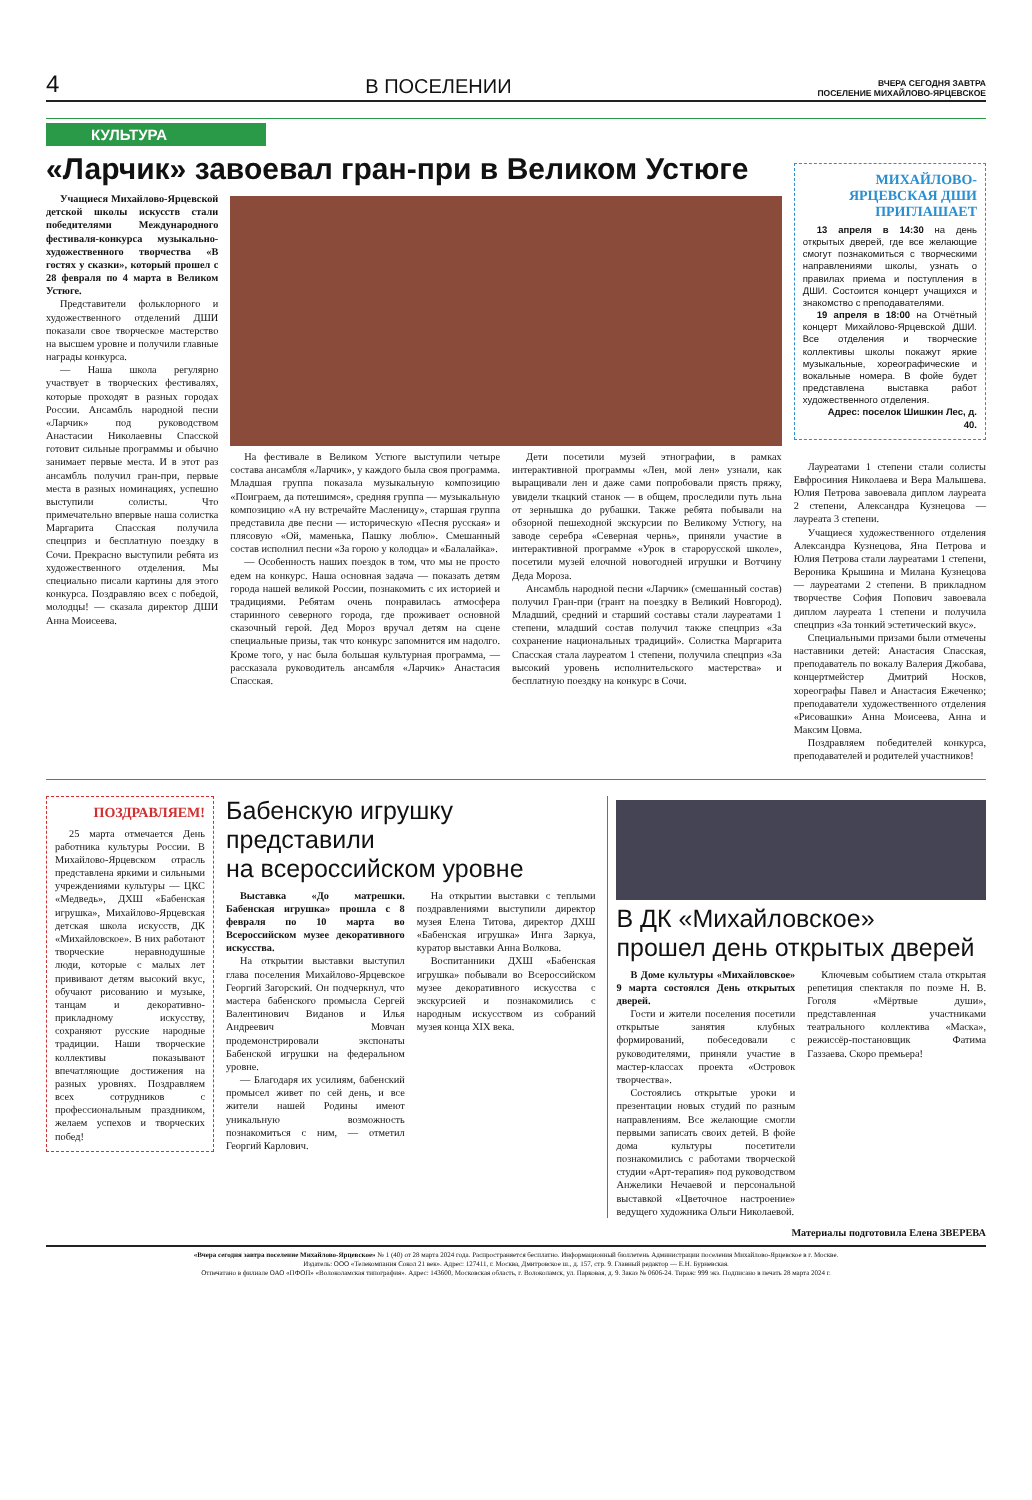4 В ПОСЕЛЕНИИ ВЧЕРА СЕГОДНЯ ЗАВТРА
ПОСЕЛЕНИЕ МИХАЙЛОВО-ЯРЦЕВСКОЕ
КУЛЬТУРА
«Ларчик» завоевал гран-при в Великом Устюге
Учащиеся Михайлово-Ярцевской детской школы искусств стали победителями Международного фестиваля-конкурса музыкально-художественного творчества «В гостях у сказки», который прошел с 28 февраля по 4 марта в Великом Устюге.
Представители фольклорного и художественного отделений ДШИ показали свое творческое мастерство на высшем уровне и получили главные награды конкурса.
— Наша школа регулярно участвует в творческих фестивалях, которые проходят в разных городах России. Ансамбль народной песни «Ларчик» под руководством Анастасии Николаевны Спасской готовит сильные программы и обычно занимает первые места. И в этот раз ансамбль получил гран-при, первые места в разных номинациях, успешно выступили солисты. Что примечательно впервые наша солистка Маргарита Спасская получила спецприз и бесплатную поездку в Сочи. Прекрасно выступили ребята из художественного отделения. Мы специально писали картины для этого конкурса. Поздравляю всех с победой, молодцы! — сказала директор ДШИ Анна Моисеева.
На фестивале в Великом Устюге выступили четыре состава ансамбля «Ларчик», у каждого была своя программа. Младшая группа показала музыкальную композицию «Поиграем, да потешимся», средняя группа — музыкальную композицию «А ну встречайте Масленицу», старшая группа представила две песни — историческую «Песня русская» и плясовую «Ой, маменька, Пашку люблю». Смешанный состав исполнил песни «За горою у колодца» и «Балалайка».
— Особенность наших поездок в том, что мы не просто едем на конкурс. Наша основная задача — показать детям города нашей великой России, познакомить с их историей и традициями. Ребятам очень понравилась атмосфера старинного северного города, где проживает основной сказочный герой. Дед Мороз вручал детям на сцене специальные призы, так что конкурс запомнится им надолго. Кроме того, у нас была большая культурная программа, — рассказала руководитель ансамбля «Ларчик» Анастасия Спасская.
Дети посетили музей этнографии, в рамках интерактивной программы «Лен, мой лен» узнали, как выращивали лен и даже сами попробовали прясть пряжу, увидели ткацкий станок — в общем, проследили путь льна от зернышка до рубашки. Также ребята побывали на обзорной пешеходной экскурсии по Великому Устюгу, на заводе серебра «Северная чернь», приняли участие в интерактивной программе «Урок в старорусской школе», посетили музей елочной новогодней игрушки и Вотчину Деда Мороза.
Ансамбль народной песни «Ларчик» (смешанный состав) получил Гран-при (грант на поездку в Великий Новгород). Младший, средний и старший составы стали лауреатами 1 степени, младший состав получил также спецприз «За сохранение национальных традиций». Солистка Маргарита Спасская стала лауреатом 1 степени, получила спецприз «За высокий уровень исполнительского мастерства» и бесплатную поездку на конкурс в Сочи.
МИХАЙЛОВО-ЯРЦЕВСКАЯ ДШИ ПРИГЛАШАЕТ
13 апреля в 14:30 на день открытых дверей, где все желающие смогут познакомиться с творческими направлениями школы, узнать о правилах приема и поступления в ДШИ. Состоится концерт учащихся и знакомство с преподавателями.
19 апреля в 18:00 на Отчётный концерт Михайлово-Ярцевской ДШИ. Все отделения и творческие коллективы школы покажут яркие музыкальные, хореографические и вокальные номера. В фойе будет представлена выставка работ художественного отделения.
Адрес: поселок Шишкин Лес, д. 40.
Лауреатами 1 степени стали солисты Евфросиния Николаева и Вера Малышева. Юлия Петрова завоевала диплом лауреата 2 степени, Александра Кузнецова — лауреата 3 степени.
Учащиеся художественного отделения Александра Кузнецова, Яна Петрова и Юлия Петрова стали лауреатами 1 степени, Вероника Крышина и Милана Кузнецова — лауреатами 2 степени. В прикладном творчестве София Попович завоевала диплом лауреата 1 степени и получила спецприз «За тонкий эстетический вкус».
Специальными призами были отмечены наставники детей: Анастасия Спасская, преподаватель по вокалу Валерия Джобава, концертмейстер Дмитрий Носков, хореографы Павел и Анастасия Ежеченко; преподаватели художественного отделения «Рисовашки» Анна Моисеева, Анна и Максим Цовма.
Поздравляем победителей конкурса, преподавателей и родителей участников!
ПОЗДРАВЛЯЕМ!
25 марта отмечается День работника культуры России. В Михайлово-Ярцевском отрасль представлена яркими и сильными учреждениями культуры — ЦКС «Медведь», ДХШ «Бабенская игрушка», Михайлово-Ярцевская детская школа искусств, ДК «Михайловское». В них работают творческие неравнодушные люди, которые с малых лет прививают детям высокий вкус, обучают рисованию и музыке, танцам и декоративно-прикладному искусству, сохраняют русские народные традиции. Наши творческие коллективы показывают впечатляющие достижения на разных уровнях. Поздравляем всех сотрудников с профессиональным праздником, желаем успехов и творческих побед!
Бабенскую игрушку представили
на всероссийском уровне
Выставка «До матрешки. Бабенская игрушка» прошла с 8 февраля по 10 марта во Всероссийском музее декоративного искусства.
На открытии выставки выступил глава поселения Михайлово-Ярцевское Георгий Загорский. Он подчеркнул, что мастера бабенского промысла Сергей Валентинович Виданов и Илья Андреевич Мовчан продемонстрировали экспонаты Бабенской игрушки на федеральном уровне.
— Благодаря их усилиям, бабенский промысел живет по сей день, и все жители нашей Родины имеют уникальную возможность познакомиться с ним, — отметил Георгий Карлович.
На открытии выставки с теплыми поздравлениями выступили директор музея Елена Титова, директор ДХШ «Бабенская игрушка» Инга Заркуа, куратор выставки Анна Волкова.
Воспитанники ДХШ «Бабенская игрушка» побывали во Всероссийском музее декоративного искусства с экскурсией и познакомились с народным искусством из собраний музея конца XIX века.
В ДК «Михайловское»
прошел день открытых дверей
В Доме культуры «Михайловское» 9 марта состоялся День открытых дверей.
Гости и жители поселения посетили открытые занятия клубных формирований, побеседовали с руководителями, приняли участие в мастер-классах проекта «Островок творчества».
Состоялись открытые уроки и презентации новых студий по разным направлениям. Все желающие смогли первыми записать своих детей. В фойе дома культуры посетители познакомились с работами творческой студии «Арт-терапия» под руководством Анжелики Нечаевой и персональной выставкой «Цветочное настроение» ведущего художника Ольги Николаевой.
Ключевым событием стала открытая репетиция спектакля по поэме Н. В. Гоголя «Мёртвые души», представленная участниками театрального коллектива «Маска», режиссёр-постановщик Фатима Газзаева. Скоро премьера!
Материалы подготовила Елена ЗВЕРЕВА
«Вчера сегодня завтра поселение Михайлово-Ярцевское» № 1 (40) от 28 марта 2024 года. Распространяется бесплатно. Информационный бюллетень Администрации поселения Михайлово-Ярцевское в г. Москве.
Издатель: ООО «Телекомпания Сокол 21 век». Адрес: 127411, г. Москва, Дмитровское ш., д. 157, стр. 9. Главный редактор — Е.Н. Бурневская.
Отпечатано в филиале ОАО «ПФОП» «Волоколамская типография». Адрес: 143600, Московская область, г. Волоколамск, ул. Парковая, д. 9. Заказ № 0606-24. Тираж: 999 экз. Подписано в печать 28 марта 2024 г.